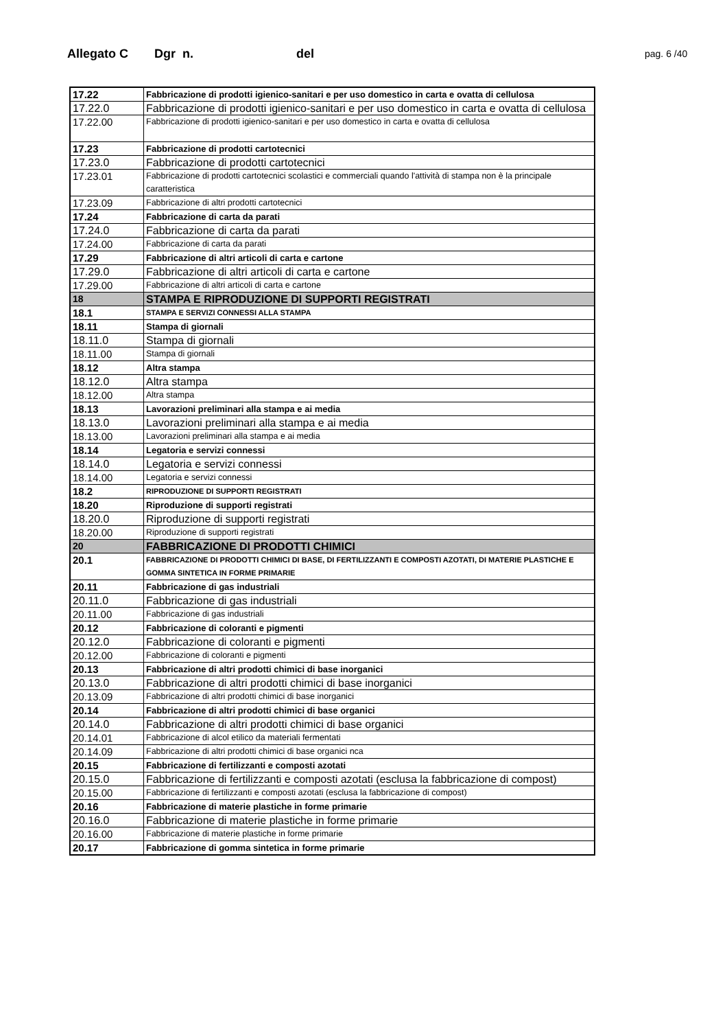Allegato C Dgr n. del pag. 6 /40
| 17.22 | Fabbricazione di prodotti igienico-sanitari e per uso domestico in carta e ovatta di cellulosa |
| 17.22.0 | Fabbricazione di prodotti igienico-sanitari e per uso domestico in carta e ovatta di cellulosa |
| 17.22.00 | Fabbricazione di prodotti igienico-sanitari e per uso domestico in carta e ovatta di cellulosa |
| 17.23 | Fabbricazione di prodotti cartotecnici |
| 17.23.0 | Fabbricazione di prodotti cartotecnici |
| 17.23.01 | Fabbricazione di prodotti cartotecnici scolastici e commerciali quando l'attività di stampa non è la principale caratteristica |
| 17.23.09 | Fabbricazione di altri prodotti cartotecnici |
| 17.24 | Fabbricazione di carta da parati |
| 17.24.0 | Fabbricazione di carta da parati |
| 17.24.00 | Fabbricazione di carta da parati |
| 17.29 | Fabbricazione di altri articoli di carta e cartone |
| 17.29.0 | Fabbricazione di altri articoli di carta e cartone |
| 17.29.00 | Fabbricazione di altri articoli di carta e cartone |
| 18 | STAMPA E RIPRODUZIONE DI SUPPORTI REGISTRATI |
| 18.1 | STAMPA E SERVIZI CONNESSI ALLA STAMPA |
| 18.11 | Stampa di giornali |
| 18.11.0 | Stampa di giornali |
| 18.11.00 | Stampa di giornali |
| 18.12 | Altra stampa |
| 18.12.0 | Altra stampa |
| 18.12.00 | Altra stampa |
| 18.13 | Lavorazioni preliminari alla stampa e ai media |
| 18.13.0 | Lavorazioni preliminari alla stampa e ai media |
| 18.13.00 | Lavorazioni preliminari alla stampa e ai media |
| 18.14 | Legatoria e servizi connessi |
| 18.14.0 | Legatoria e servizi connessi |
| 18.14.00 | Legatoria e servizi connessi |
| 18.2 | RIPRODUZIONE DI SUPPORTI REGISTRATI |
| 18.20 | Riproduzione di supporti registrati |
| 18.20.0 | Riproduzione di supporti registrati |
| 18.20.00 | Riproduzione di supporti registrati |
| 20 | FABBRICAZIONE DI PRODOTTI CHIMICI |
| 20.1 | FABBRICAZIONE DI PRODOTTI CHIMICI DI BASE, DI FERTILIZZANTI E COMPOSTI AZOTATI, DI MATERIE PLASTICHE E GOMMA SINTETICA IN FORME PRIMARIE |
| 20.11 | Fabbricazione di gas industriali |
| 20.11.0 | Fabbricazione di gas industriali |
| 20.11.00 | Fabbricazione di gas industriali |
| 20.12 | Fabbricazione di coloranti e pigmenti |
| 20.12.0 | Fabbricazione di coloranti e pigmenti |
| 20.12.00 | Fabbricazione di coloranti e pigmenti |
| 20.13 | Fabbricazione di altri prodotti chimici di base inorganici |
| 20.13.0 | Fabbricazione di altri prodotti chimici di base inorganici |
| 20.13.09 | Fabbricazione di altri prodotti chimici di base inorganici |
| 20.14 | Fabbricazione di altri prodotti chimici di base organici |
| 20.14.0 | Fabbricazione di altri prodotti chimici di base organici |
| 20.14.01 | Fabbricazione di alcol etilico da materiali fermentati |
| 20.14.09 | Fabbricazione di altri prodotti chimici di base organici nca |
| 20.15 | Fabbricazione di fertilizzanti e composti azotati |
| 20.15.0 | Fabbricazione di fertilizzanti e composti azotati (esclusa la fabbricazione di compost) |
| 20.15.00 | Fabbricazione di fertilizzanti e composti azotati (esclusa la fabbricazione di compost) |
| 20.16 | Fabbricazione di materie plastiche in forme primarie |
| 20.16.0 | Fabbricazione di materie plastiche in forme primarie |
| 20.16.00 | Fabbricazione di materie plastiche in forme primarie |
| 20.17 | Fabbricazione di gomma sintetica in forme primarie |